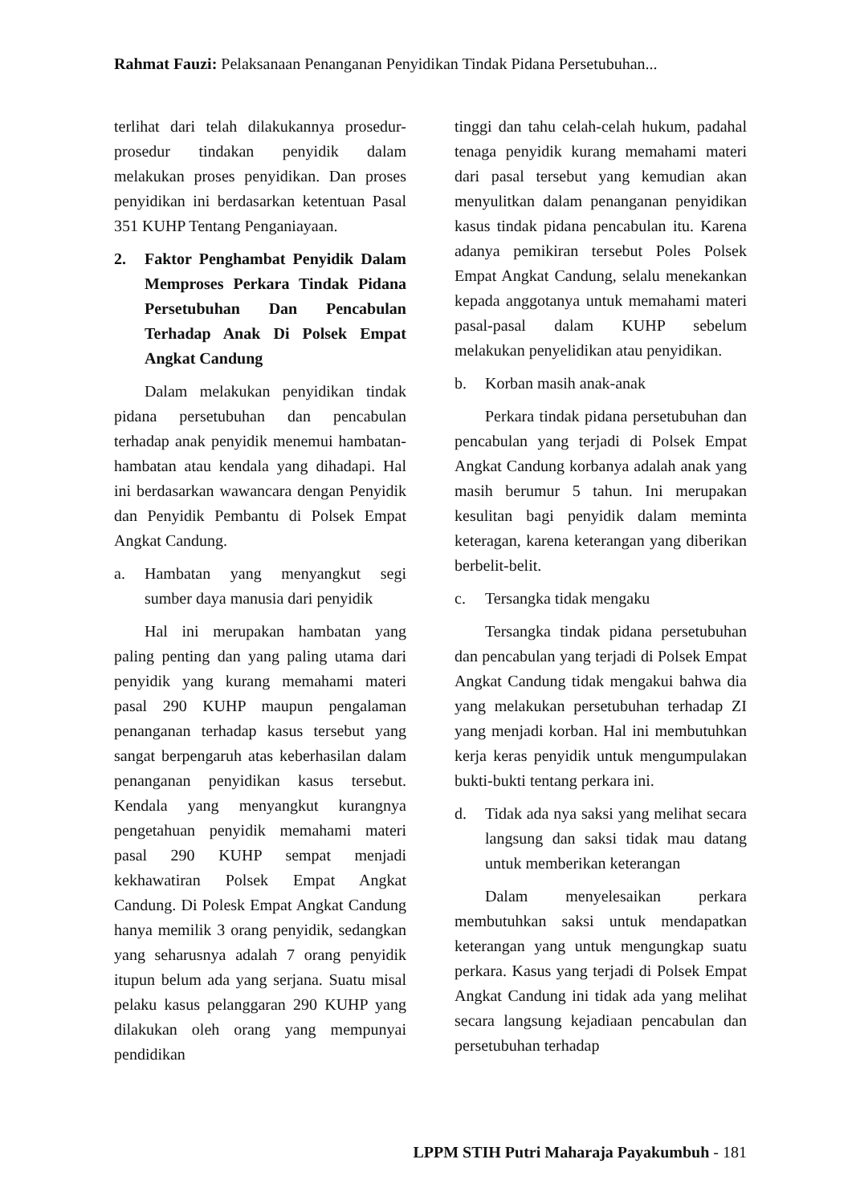Rahmat Fauzi: Pelaksanaan Penanganan Penyidikan Tindak Pidana Persetubuhan...
terlihat dari telah dilakukannya prosedur-prosedur tindakan penyidik dalam melakukan proses penyidikan. Dan proses penyidikan ini berdasarkan ketentuan Pasal 351 KUHP Tentang Penganiayaan.
2. Faktor Penghambat Penyidik Dalam Memproses Perkara Tindak Pidana Persetubuhan Dan Pencabulan Terhadap Anak Di Polsek Empat Angkat Candung
Dalam melakukan penyidikan tindak pidana persetubuhan dan pencabulan terhadap anak penyidik menemui hambatan-hambatan atau kendala yang dihadapi. Hal ini berdasarkan wawancara dengan Penyidik dan Penyidik Pembantu di Polsek Empat Angkat Candung.
a. Hambatan yang menyangkut segi sumber daya manusia dari penyidik
Hal ini merupakan hambatan yang paling penting dan yang paling utama dari penyidik yang kurang memahami materi pasal 290 KUHP maupun pengalaman penanganan terhadap kasus tersebut yang sangat berpengaruh atas keberhasilan dalam penanganan penyidikan kasus tersebut. Kendala yang menyangkut kurangnya pengetahuan penyidik memahami materi pasal 290 KUHP sempat menjadi kekhawatiran Polsek Empat Angkat Candung. Di Polesk Empat Angkat Candung hanya memilik 3 orang penyidik, sedangkan yang seharusnya adalah 7 orang penyidik itupun belum ada yang serjana. Suatu misal pelaku kasus pelanggaran 290 KUHP yang dilakukan oleh orang yang mempunyai pendidikan
tinggi dan tahu celah-celah hukum, padahal tenaga penyidik kurang memahami materi dari pasal tersebut yang kemudian akan menyulitkan dalam penanganan penyidikan kasus tindak pidana pencabulan itu. Karena adanya pemikiran tersebut Poles Polsek Empat Angkat Candung, selalu menekankan kepada anggotanya untuk memahami materi pasal-pasal dalam KUHP sebelum melakukan penyelidikan atau penyidikan.
b. Korban masih anak-anak
Perkara tindak pidana persetubuhan dan pencabulan yang terjadi di Polsek Empat Angkat Candung korbanya adalah anak yang masih berumur 5 tahun. Ini merupakan kesulitan bagi penyidik dalam meminta keteragan, karena keterangan yang diberikan berbelit-belit.
c. Tersangka tidak mengaku
Tersangka tindak pidana persetubuhan dan pencabulan yang terjadi di Polsek Empat Angkat Candung tidak mengakui bahwa dia yang melakukan persetubuhan terhadap ZI yang menjadi korban. Hal ini membutuhkan kerja keras penyidik untuk mengumpulakan bukti-bukti tentang perkara ini.
d. Tidak ada nya saksi yang melihat secara langsung dan saksi tidak mau datang untuk memberikan keterangan
Dalam menyelesaikan perkara membutuhkan saksi untuk mendapatkan keterangan yang untuk mengungkap suatu perkara. Kasus yang terjadi di Polsek Empat Angkat Candung ini tidak ada yang melihat secara langsung kejadiaan pencabulan dan persetubuhan terhadap
LPPM STIH Putri Maharaja Payakumbuh - 181